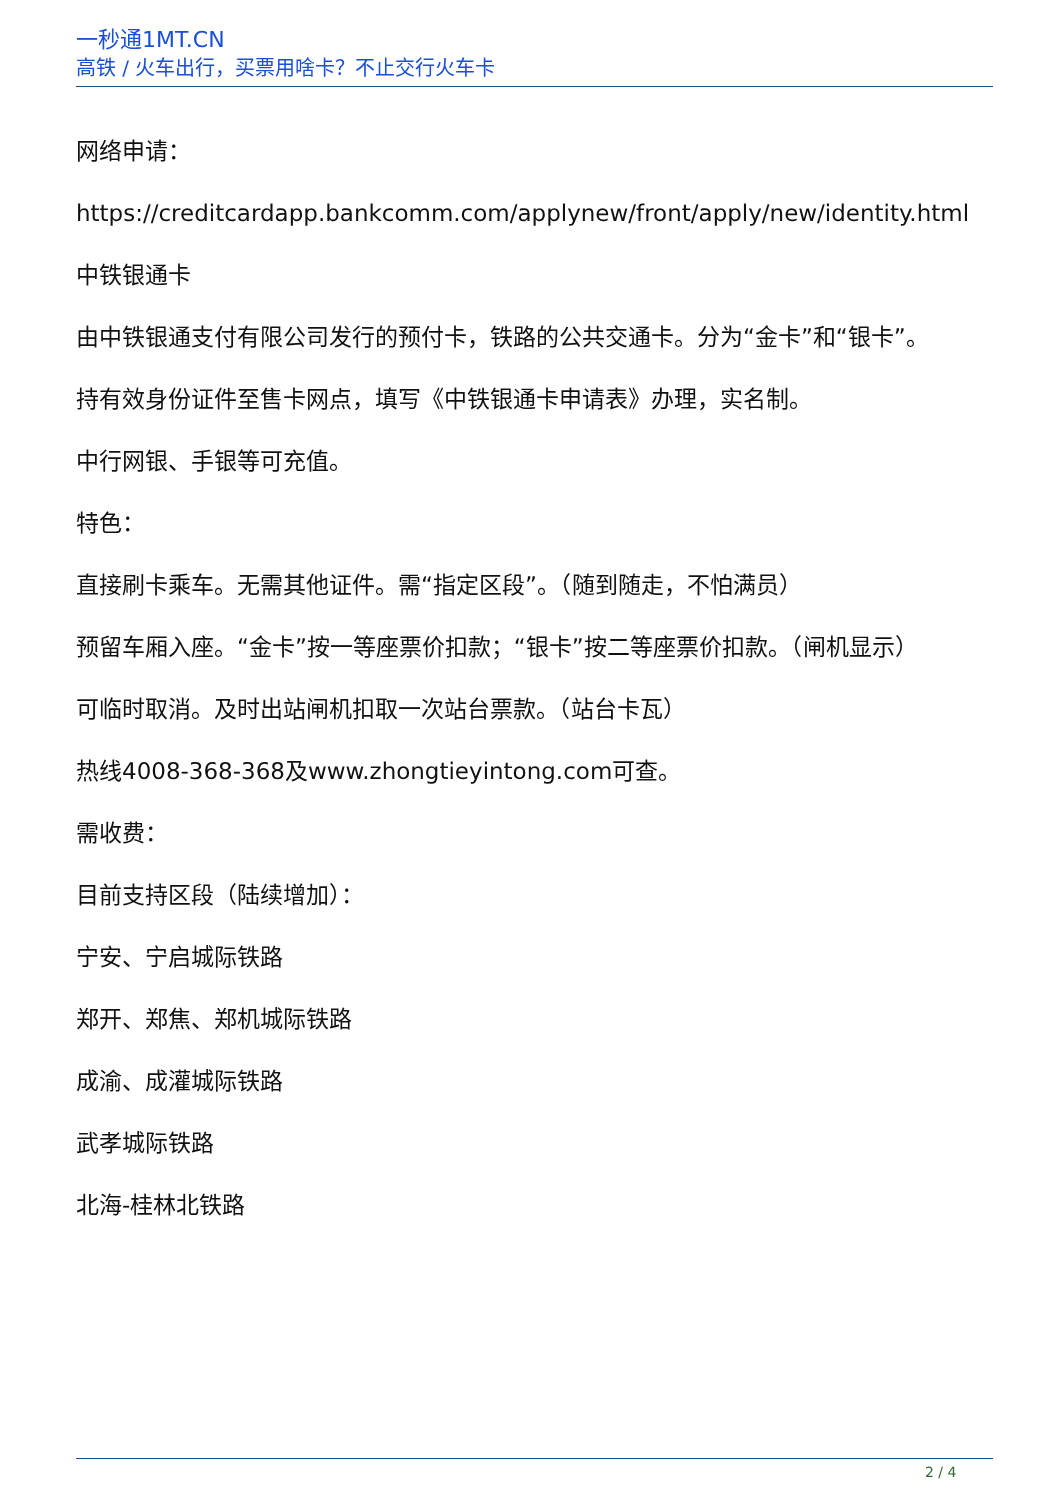一秒通1MT.CN
高铁 / 火车出行，买票用啥卡？不止交行火车卡
网络申请：
https://creditcardapp.bankcomm.com/applynew/front/apply/new/identity.html
中铁银通卡
由中铁银通支付有限公司发行的预付卡，铁路的公共交通卡。分为“金卡”和“银卡”。
持有效身份证件至售卡网点，填写《中铁银通卡申请表》办理，实名制。
中行网银、手银等可充值。
特色：
直接刷卡乘车。无需其他证件。需“指定区段”。（随到随走，不怕满员）
预留车厢入座。“金卡”按一等座票价扣款；“银卡”按二等座票价扣款。（闸机显示）
可临时取消。及时出站闸机扣取一次站台票款。（站台卡瓦）
热线4008-368-368及www.zhongtieyintong.com可查。
需收费：
目前支持区段（陆续增加）：
宁安、宁启城际铁路
郑开、郑焦、郑机城际铁路
成渝、成灌城际铁路
武孝城际铁路
北海-桂林北铁路
2 / 4